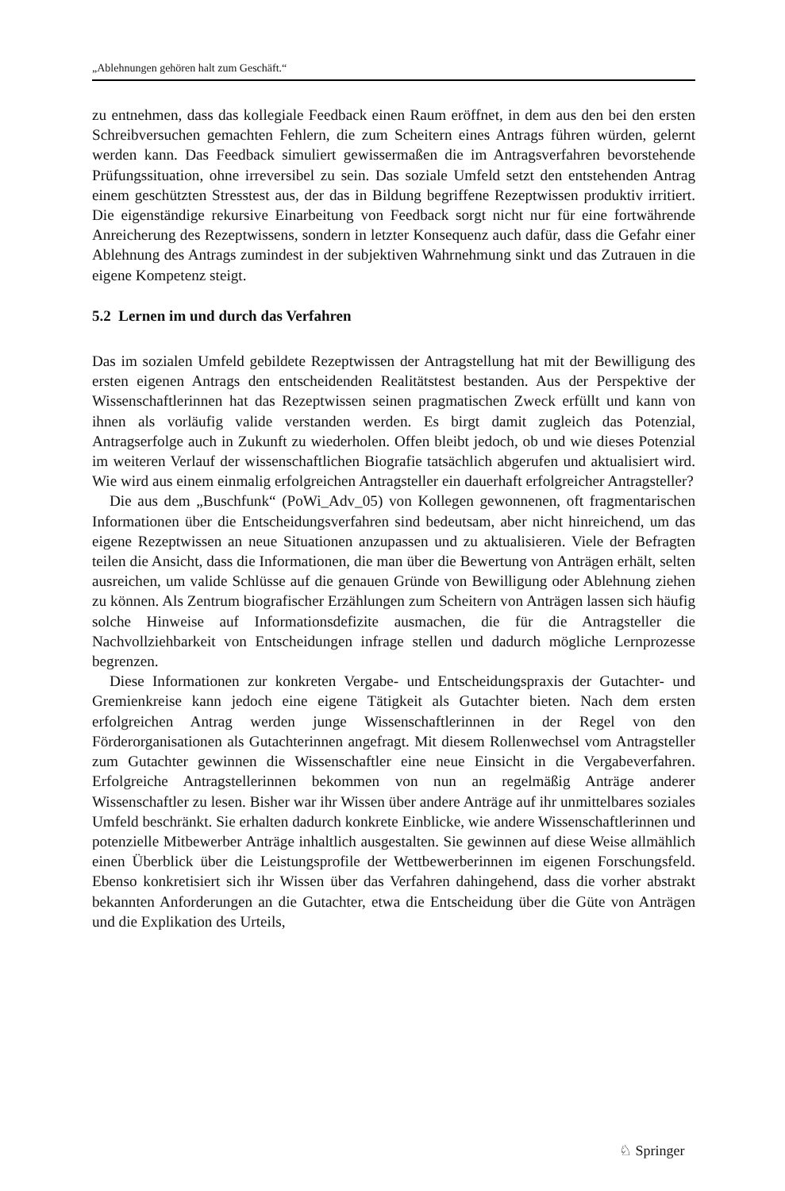„Ablehnungen gehören halt zum Geschäft.“
zu entnehmen, dass das kollegiale Feedback einen Raum eröffnet, in dem aus den bei den ersten Schreibversuchen gemachten Fehlern, die zum Scheitern eines Antrags führen würden, gelernt werden kann. Das Feedback simuliert gewissermaßen die im Antragsverfahren bevorstehende Prüfungssituation, ohne irreversibel zu sein. Das soziale Umfeld setzt den entstehenden Antrag einem geschützten Stresstest aus, der das in Bildung begriffene Rezeptwissen produktiv irritiert. Die eigenständige rekursive Einarbeitung von Feedback sorgt nicht nur für eine fortwährende Anreicherung des Rezeptwissens, sondern in letzter Konsequenz auch dafür, dass die Gefahr einer Ablehnung des Antrags zumindest in der subjektiven Wahrnehmung sinkt und das Zutrauen in die eigene Kompetenz steigt.
5.2 Lernen im und durch das Verfahren
Das im sozialen Umfeld gebildete Rezeptwissen der Antragstellung hat mit der Bewilligung des ersten eigenen Antrags den entscheidenden Realitätstest bestanden. Aus der Perspektive der Wissenschaftlerinnen hat das Rezeptwissen seinen pragmatischen Zweck erfüllt und kann von ihnen als vorläufig valide verstanden werden. Es birgt damit zugleich das Potenzial, Antragserfolge auch in Zukunft zu wiederholen. Offen bleibt jedoch, ob und wie dieses Potenzial im weiteren Verlauf der wissenschaftlichen Biografie tatsächlich abgerufen und aktualisiert wird. Wie wird aus einem einmalig erfolgreichen Antragsteller ein dauerhaft erfolgreicher Antragsteller?
Die aus dem „Buschfunk“ (PoWi_Adv_05) von Kollegen gewonnenen, oft fragmentarischen Informationen über die Entscheidungsverfahren sind bedeutsam, aber nicht hinreichend, um das eigene Rezeptwissen an neue Situationen anzupassen und zu aktualisieren. Viele der Befragten teilen die Ansicht, dass die Informationen, die man über die Bewertung von Anträgen erhält, selten ausreichen, um valide Schlüsse auf die genauen Gründe von Bewilligung oder Ablehnung ziehen zu können. Als Zentrum biografischer Erzählungen zum Scheitern von Anträgen lassen sich häufig solche Hinweise auf Informationsdefizite ausmachen, die für die Antragsteller die Nachvollziehbarkeit von Entscheidungen infrage stellen und dadurch mögliche Lernprozesse begrenzen.
Diese Informationen zur konkreten Vergabe- und Entscheidungspraxis der Gutachter- und Gremienkreise kann jedoch eine eigene Tätigkeit als Gutachter bieten. Nach dem ersten erfolgreichen Antrag werden junge Wissenschaftlerinnen in der Regel von den Förderorganisationen als Gutachterinnen angefragt. Mit diesem Rollenwechsel vom Antragsteller zum Gutachter gewinnen die Wissenschaftler eine neue Einsicht in die Vergabeverfahren. Erfolgreiche Antragstellerinnen bekommen von nun an regelmäßig Anträge anderer Wissenschaftler zu lesen. Bisher war ihr Wissen über andere Anträge auf ihr unmittelbares soziales Umfeld beschränkt. Sie erhalten dadurch konkrete Einblicke, wie andere Wissenschaftlerinnen und potenzielle Mitbewerber Anträge inhaltlich ausgestalten. Sie gewinnen auf diese Weise allmählich einen Überblick über die Leistungsprofile der Wettbewerberinnen im eigenen Forschungsfeld. Ebenso konkretisiert sich ihr Wissen über das Verfahren dahingehend, dass die vorher abstrakt bekannten Anforderungen an die Gutachter, etwa die Entscheidung über die Güte von Anträgen und die Explikation des Urteils,
♘ Springer